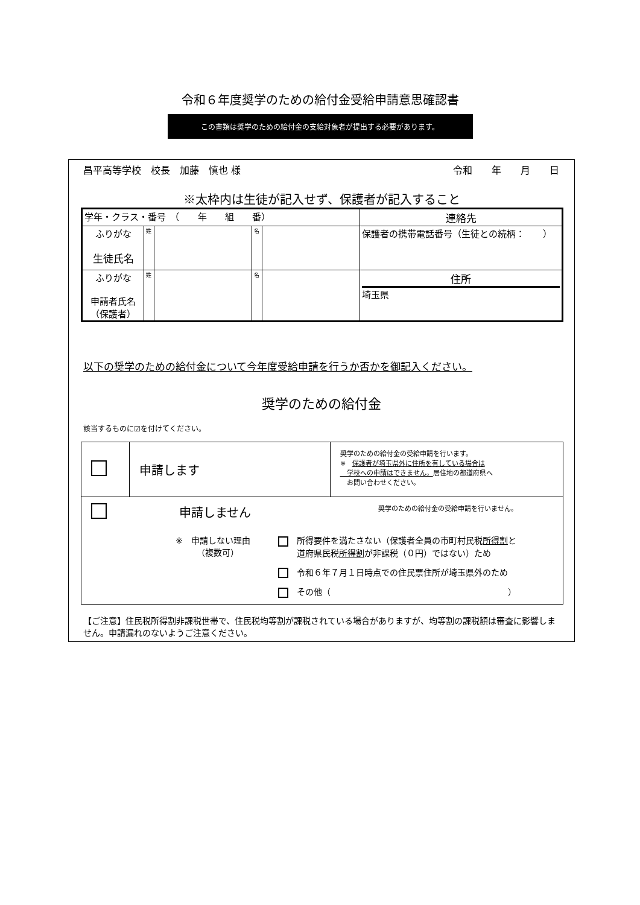令和６年度奨学のための給付金受給申請意思確認書
この書類は奨学のための給付金の支給対象者が提出する必要があります。
昌平高等学校　校長　加藤　慎也 様 令和　　年　　月　　日
※太枠内は生徒が記入せず、保護者が記入すること
| 学年・クラス・番号 （ 年 組 番） | | | | | 連絡先 |
| ふりがな 生徒氏名 | 姓 | | 名 | | 保護者の携帯電話番号（生徒との続柄： ） |
| ふりがな 申請者氏名 （保護者） | 姓 | | 名 | | 住所 埼玉県 |
以下の奨学のための給付金について今年度受給申請を行うか否かを御記入ください。
奨学のための給付金
該当するものに☑を付けてください。
| | 申請します | 奨学のための給付金の受給申請を行います。 ※ 保護者が埼玉県外に住所を有している場合は 学校への申請はできません。 居住地の都道府県へ お問い合わせください。 |
| 申請しません 奨学のための給付金の受給申請を行いません。 ※ 申請しない理由 （複数可） 所得要件を満たさない（保護者全員の市町村民税 所得割 と 道府県民税 所得割 が非課税（０円）ではない）ため 令和６年７月１日時点での住民票住所が埼玉県外のため その他（ ） | | |
【ご注意】住民税所得割非課税世帯で、住民税均等割が課税されている場合がありますが、均等割の課税額は審査に影響しません。申請漏れのないようご注意ください。